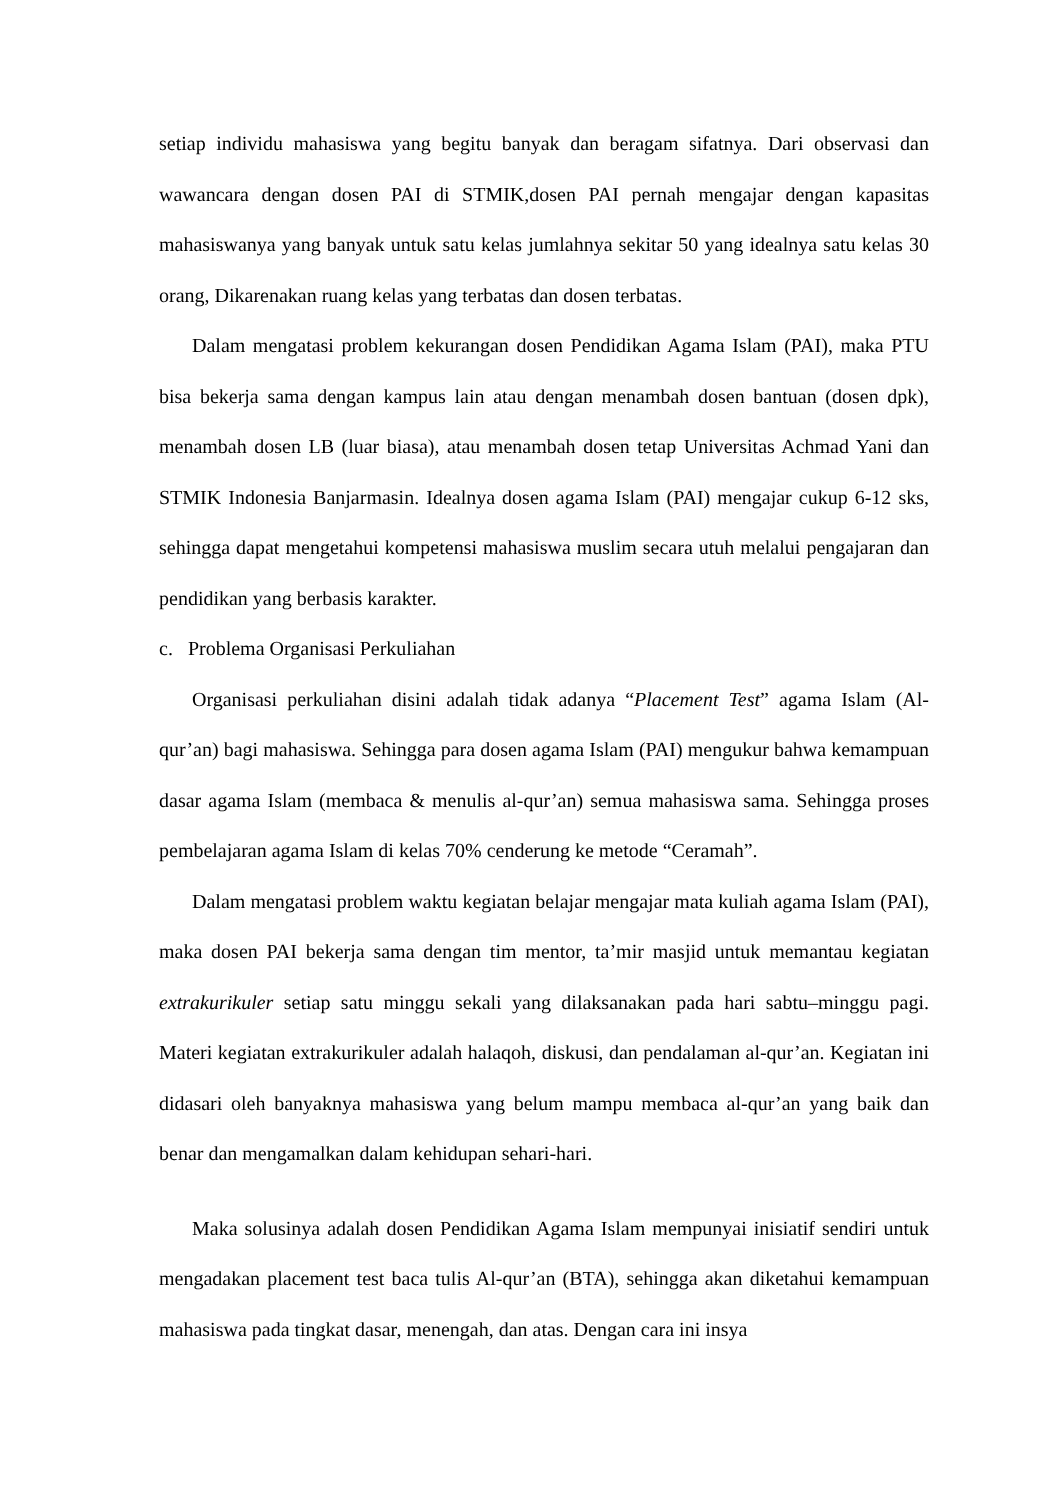setiap individu mahasiswa yang begitu banyak dan beragam sifatnya. Dari observasi dan wawancara dengan dosen PAI di STMIK,dosen PAI pernah mengajar dengan kapasitas mahasiswanya yang banyak untuk satu kelas jumlahnya sekitar 50 yang idealnya satu kelas 30 orang, Dikarenakan ruang kelas yang terbatas dan dosen terbatas.
Dalam mengatasi problem kekurangan dosen Pendidikan Agama Islam (PAI), maka PTU bisa bekerja sama dengan kampus lain atau dengan menambah dosen bantuan (dosen dpk), menambah dosen LB (luar biasa), atau menambah dosen tetap Universitas Achmad Yani dan STMIK Indonesia Banjarmasin. Idealnya dosen agama Islam (PAI) mengajar cukup 6-12 sks, sehingga dapat mengetahui kompetensi mahasiswa muslim secara utuh melalui pengajaran dan pendidikan yang berbasis karakter.
c. Problema Organisasi Perkuliahan
Organisasi perkuliahan disini adalah tidak adanya “Placement Test” agama Islam (Al-qur’an) bagi mahasiswa. Sehingga para dosen agama Islam (PAI) mengukur bahwa kemampuan dasar agama Islam (membaca & menulis al-qur’an) semua mahasiswa sama. Sehingga proses pembelajaran agama Islam di kelas 70% cenderung ke metode “Ceramah”.
Dalam mengatasi problem waktu kegiatan belajar mengajar mata kuliah agama Islam (PAI), maka dosen PAI bekerja sama dengan tim mentor, ta’mir masjid untuk memantau kegiatan extrakurikuler setiap satu minggu sekali yang dilaksanakan pada hari sabtu–minggu pagi. Materi kegiatan extrakurikuler adalah halaqoh, diskusi, dan pendalaman al-qur’an. Kegiatan ini didasari oleh banyaknya mahasiswa yang belum mampu membaca al-qur’an yang baik dan benar dan mengamalkan dalam kehidupan sehari-hari.
Maka solusinya adalah dosen Pendidikan Agama Islam mempunyai inisiatif sendiri untuk mengadakan placement test baca tulis Al-qur’an (BTA), sehingga akan diketahui kemampuan mahasiswa pada tingkat dasar, menengah, dan atas. Dengan cara ini insya